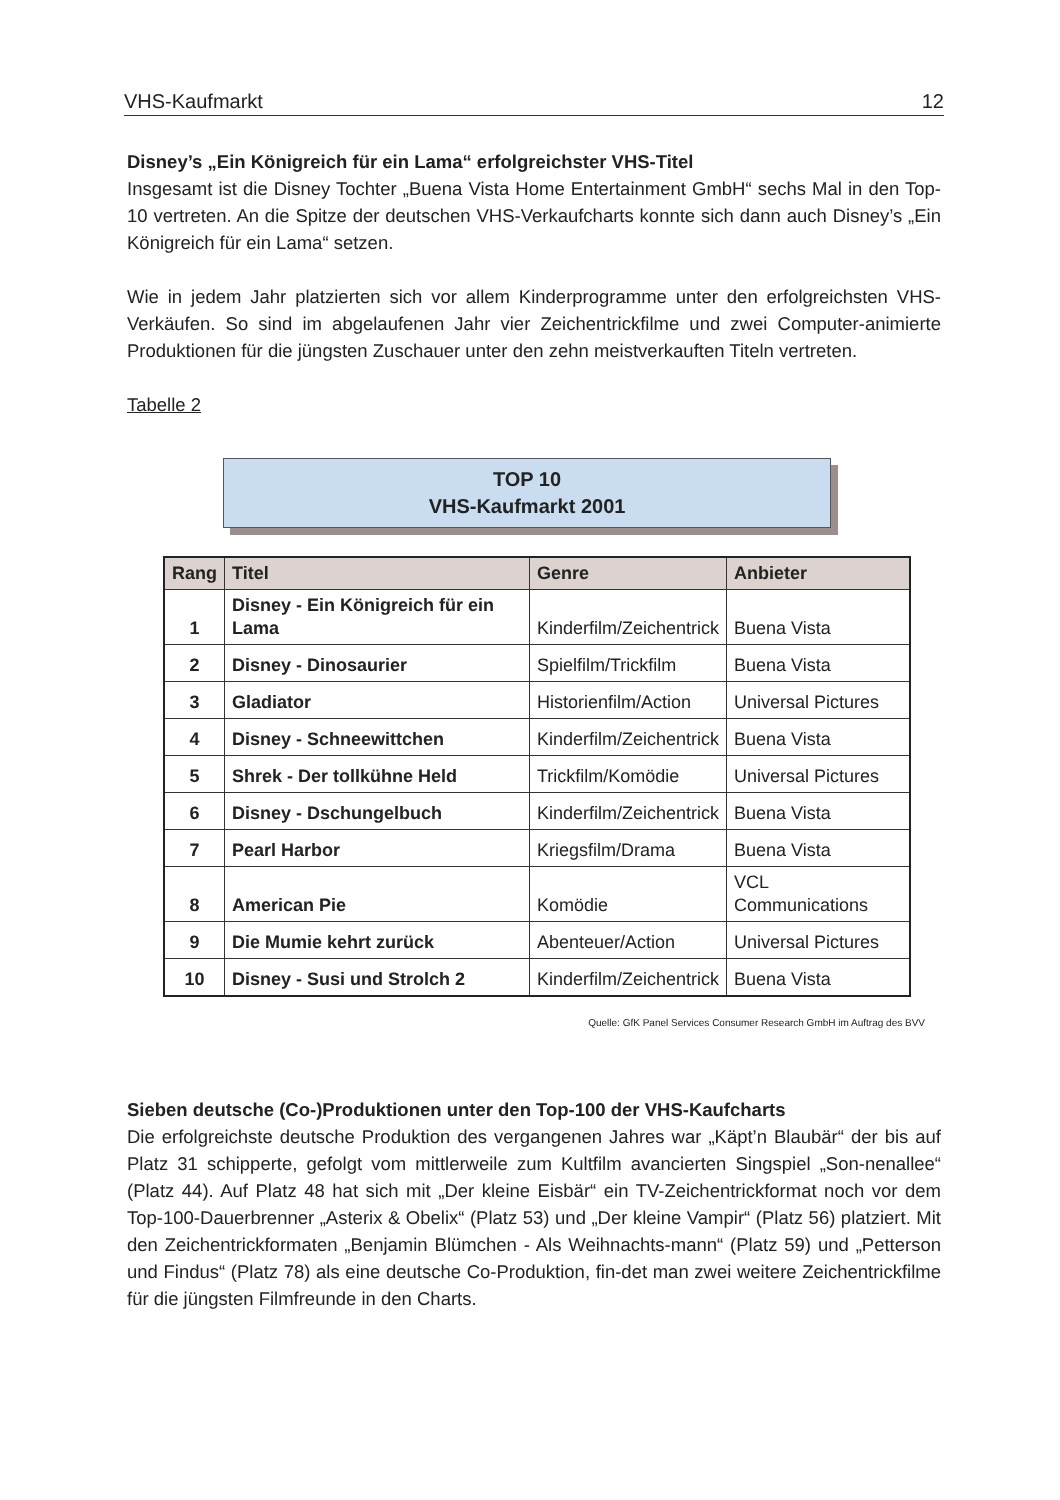VHS-Kaufmarkt 12
Disney’s „Ein Königreich für ein Lama“ erfolgreichster VHS-Titel
Insgesamt ist die Disney Tochter „Buena Vista Home Entertainment GmbH“ sechs Mal in den Top-10 vertreten. An die Spitze der deutschen VHS-Verkaufcharts konnte sich dann auch Disney’s „Ein Königreich für ein Lama“ setzen.
Wie in jedem Jahr platzierten sich vor allem Kinderprogramme unter den erfolgreichsten VHS-Verkäufen. So sind im abgelaufenen Jahr vier Zeichentrickfilme und zwei Computer-animierte Produktionen für die jüngsten Zuschauer unter den zehn meistverkauften Titeln vertreten.
Tabelle 2
TOP 10
VHS-Kaufmarkt 2001
| Rang | Titel | Genre | Anbieter |
| --- | --- | --- | --- |
| 1 | Disney - Ein Königreich für ein Lama | Kinderfilm/Zeichentrick | Buena Vista |
| 2 | Disney - Dinosaurier | Spielfilm/Trickfilm | Buena Vista |
| 3 | Gladiator | Historienfilm/Action | Universal Pictures |
| 4 | Disney - Schneewittchen | Kinderfilm/Zeichentrick | Buena Vista |
| 5 | Shrek - Der tollkühne Held | Trickfilm/Komödie | Universal Pictures |
| 6 | Disney - Dschungelbuch | Kinderfilm/Zeichentrick | Buena Vista |
| 7 | Pearl Harbor | Kriegsfilm/Drama | Buena Vista |
| 8 | American Pie | Komödie | VCL Communications |
| 9 | Die Mumie kehrt zurück | Abenteuer/Action | Universal Pictures |
| 10 | Disney - Susi und Strolch 2 | Kinderfilm/Zeichentrick | Buena Vista |
Quelle: GfK Panel Services Consumer Research GmbH im Auftrag des BVV
Sieben deutsche (Co-)Produktionen unter den Top-100 der VHS-Kaufcharts
Die erfolgreichste deutsche Produktion des vergangenen Jahres war „Käpt’n Blaubär“ der bis auf Platz 31 schipperte, gefolgt vom mittlerweile zum Kultfilm avancierten Singspiel „Son-nenallee“ (Platz 44). Auf Platz 48 hat sich mit „Der kleine Eisbär“ ein TV-Zeichentrickformat noch vor dem Top-100-Dauerbrenner „Asterix & Obelix“ (Platz 53) und „Der kleine Vampir“ (Platz 56) platziert. Mit den Zeichentrickformaten „Benjamin Blümchen - Als Weihnachts-mann“ (Platz 59) und „Petterson und Findus“ (Platz 78) als eine deutsche Co-Produktion, fin-det man zwei weitere Zeichentrickfilme für die jüngsten Filmfreunde in den Charts.